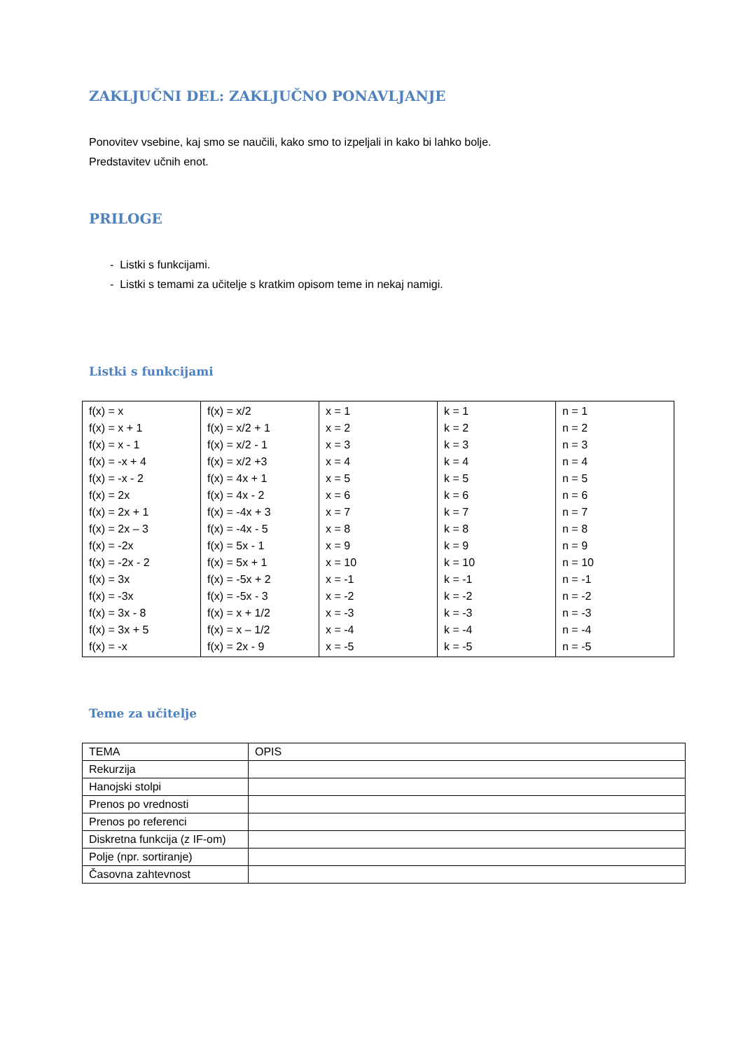ZAKLJUČNI DEL: ZAKLJUČNO PONAVLJANJE
Ponovitev vsebine, kaj smo se naučili, kako smo to izpeljali in kako bi lahko bolje.
Predstavitev učnih enot.
PRILOGE
- Listki s funkcijami.
- Listki s temami za učitelje s kratkim opisom teme in nekaj namigi.
Listki s funkcijami
| f(x) = x f(x) = x + 1 f(x) = x - 1 f(x) = -x + 4 f(x) = -x - 2 f(x) = 2x f(x) = 2x + 1 f(x) = 2x – 3 f(x) = -2x f(x) = -2x - 2 f(x) = 3x f(x) = -3x f(x) = 3x - 8 f(x) = 3x + 5 f(x) = -x | f(x) = x/2 f(x) = x/2 + 1 f(x) = x/2 - 1 f(x) = x/2 +3 f(x) = 4x + 1 f(x) = 4x - 2 f(x) = -4x + 3 f(x) = -4x - 5 f(x) = 5x - 1 f(x) = 5x + 1 f(x) = -5x + 2 f(x) = -5x - 3 f(x) = x + 1/2 f(x) = x – 1/2 f(x) = 2x - 9 | x = 1 x = 2 x = 3 x = 4 x = 5 x = 6 x = 7 x = 8 x = 9 x = 10 x = -1 x = -2 x = -3 x = -4 x = -5 | k = 1 k = 2 k = 3 k = 4 k = 5 k = 6 k = 7 k = 8 k = 9 k = 10 k = -1 k = -2 k = -3 k = -4 k = -5 | n = 1 n = 2 n = 3 n = 4 n = 5 n = 6 n = 7 n = 8 n = 9 n = 10 n = -1 n = -2 n = -3 n = -4 n = -5 |
Teme za učitelje
| TEMA | OPIS |
| Rekurzija | |
| Hanojski stolpi | |
| Prenos po vrednosti | |
| Prenos po referenci | |
| Diskretna funkcija (z IF-om) | |
| Polje (npr. sortiranje) | |
| Časovna zahtevnost | |